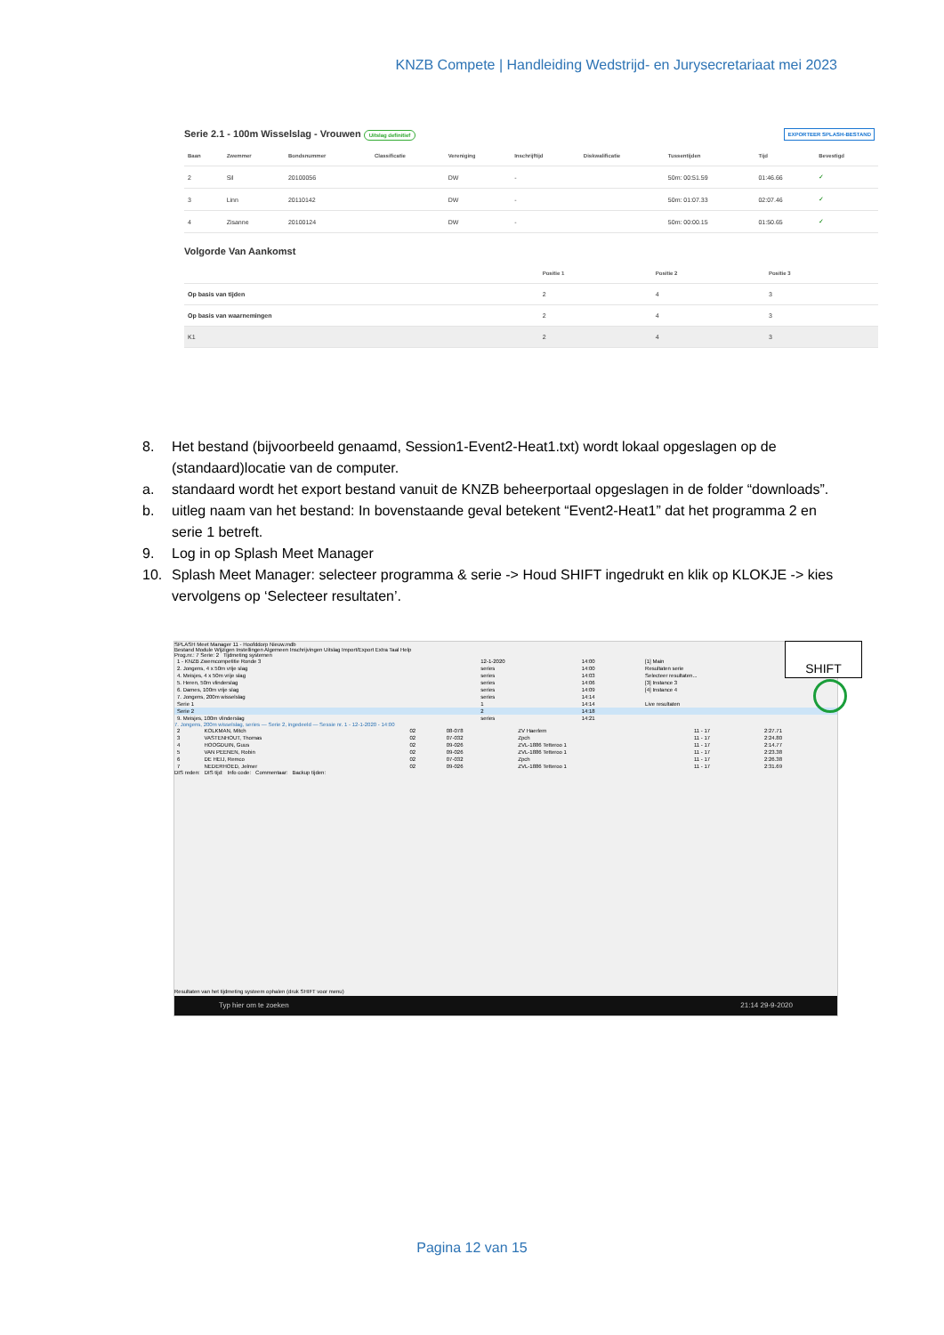KNZB Compete | Handleiding Wedstrijd- en Jurysecretariaat mei 2023
Serie 2.1 - 100m Wisselslag - Vrouwen Uitslag definitief EXPORTEER SPLASH-BESTAND
| Baan | Zwemmer | Bondsnummer | Classificatie | Vereniging | Inschrijftijd | Diskwalificatie | Tussentijden | Tijd | Bevestigd |
| --- | --- | --- | --- | --- | --- | --- | --- | --- | --- |
| 2 | Sil | 20100056 | | DW | - | | 50m: 00:51.59 | 01:46.66 | ✓ |
| 3 | Linn | 20110142 | | DW | - | | 50m: 01:07.33 | 02:07.46 | ✓ |
| 4 | Zisanne | 20100124 | | DW | - | | 50m: 00:00.15 | 01:50.65 | ✓ |
Volgorde Van Aankomst
| | Positie 1 | Positie 2 | Positie 3 |
| --- | --- | --- | --- |
| Op basis van tijden | 2 | 4 | 3 |
| Op basis van waarnemingen | 2 | 4 | 3 |
| K1 | 2 | 4 | 3 |
8. Het bestand (bijvoorbeeld genaamd, Session1-Event2-Heat1.txt) wordt lokaal opgeslagen op de (standaard)locatie van de computer.
a. standaard wordt het export bestand vanuit de KNZB beheerportaal opgeslagen in de folder “downloads”.
b. uitleg naam van het bestand: In bovenstaande geval betekent “Event2-Heat1” dat het programma 2 en serie 1 betreft.
9. Log in op Splash Meet Manager
10. Splash Meet Manager: selecteer programma & serie -> Houd SHIFT ingedrukt en klik op KLOKJE -> kies vervolgens op ‘Selecteer resultaten’.
SPLASH Meet Manager 11 - Hoofddorp Nieuw.mdb
Bestand Module Wijzigen Instellingen Algemeen Inschrijvingen Uitslag Import/Export Extra Taal Help
Prog.nr.: 7 Serie: 2 Tijdmeting systemen
| 1 - KNZB Zwemcompetitie Ronde 3 | 12-1-2020 | 14:00 | [1] Main |
| 2. Jongens, 4 x 50m vrije slag | series | 14:00 | Resultaten serie |
| 4. Meisjes, 4 x 50m vrije slag | series | 14:03 | Selecteer resultaten... |
| 5. Heren, 50m vlinderslag | series | 14:06 | [3] Instance 3 |
| 6. Dames, 100m vrije slag | series | 14:09 | [4] Instance 4 |
| 7. Jongens, 200m wisselslag | series | 14:14 | |
| Serie 1 | 1 | 14:14 | Live resultaten |
| Serie 2 | 2 | 14:18 | |
| 9. Meisjes, 100m vlinderslag | series | 14:21 | |
7. Jongens, 200m wisselslag, series — Serie 2, ingedeeld — Sessie nr. 1 - 12-1-2020 - 14:00
| 2 | KOLKMAN, Mitch | 02 | 08-078 | ZV Haerlem | 11 - 17 | 2:27.71 |
| 3 | VASTENHOUT, Thomas | 02 | 07-032 | Zpch | 11 - 17 | 2:24.80 |
| 4 | HOOGDUIN, Guus | 02 | 09-026 | ZVL-1886 Tetteroo 1 | 11 - 17 | 2:14.77 |
| 5 | VAN PEENEN, Robin | 02 | 09-026 | ZVL-1886 Tetteroo 1 | 11 - 17 | 2:23.38 |
| 6 | DE HEIJ, Remco | 02 | 07-032 | Zpch | 11 - 17 | 2:26.38 |
| 7 | NEDERHOED, Jelmer | 02 | 09-026 | ZVL-1886 Tetteroo 1 | 11 - 17 | 2:31.69 |
DIS reden: DIS tijd: Info code: Commentaar: Backup tijden:
Resultaten van het tijdmeting systeem ophalen (druk SHIFT voor menu)
Typ hier om te zoeken 21:14 29-9-2020
SHIFT
Pagina 12 van 15